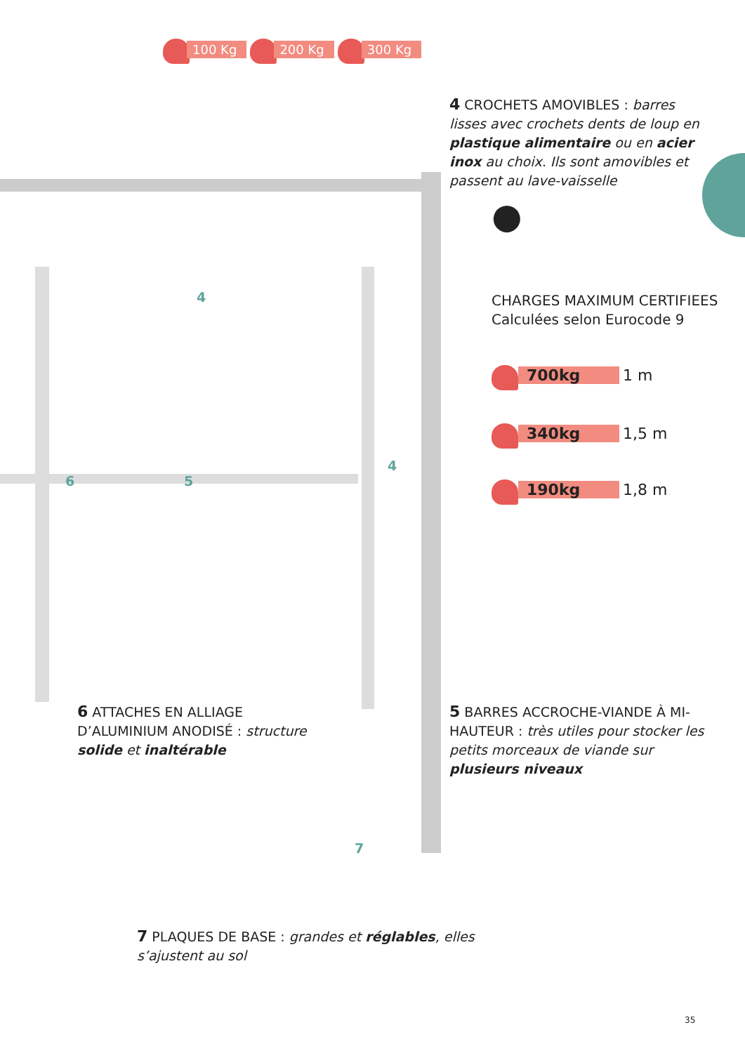100 Kg 200 Kg 300 Kg
4
6 5
4
7
4 CROCHETS AMOVIBLES : barres lisses avec crochets dents de loup en plastique alimentaire ou en acier inox au choix. Ils sont amovibles et passent au lave-vaisselle
●
CHARGES MAXIMUM CERTIFIEES
Calculées selon Eurocode 9
700kg 1 m
340kg 1,5 m
190kg 1,8 m
6 ATTACHES EN ALLIAGE D’ALUMINIUM ANODISÉ : structure solide et inaltérable
5 BARRES ACCROCHE-VIANDE À MI-HAUTEUR : très utiles pour stocker les petits morceaux de viande sur plusieurs niveaux
7 PLAQUES DE BASE : grandes et réglables, elles s’ajustent au sol
35